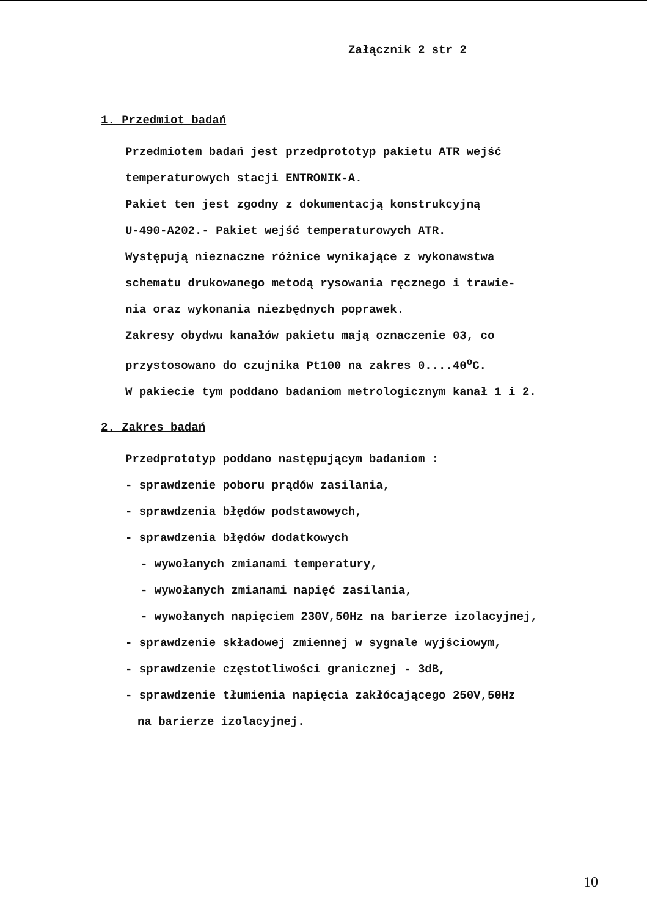Załącznik 2 str 2
1. Przedmiot badań
Przedmiotem badań jest przedprototyp pakietu ATR wejść
temperaturowych stacji ENTRONIK-A.
Pakiet ten jest zgodny z dokumentacją konstrukcyjną
U-490-A202.- Pakiet wejść temperaturowych ATR.
Występują nieznaczne różnice wynikające z wykonawstwa
schematu drukowanego metodą rysowania ręcznego i trawie-
nia oraz wykonania niezbędnych poprawek.
Zakresy obydwu kanałów pakietu mają oznaczenie 03, co
przystosowano do czujnika Pt100 na zakres 0....40<sup>o</sup>C.
W pakiecie tym poddano badaniom metrologicznym kanał 1 i 2.
2. Zakres badań
Przedprototyp poddano następującym badaniom :
- sprawdzenie poboru prądów zasilania,
- sprawdzenia błędów podstawowych,
- sprawdzenia błędów dodatkowych
- wywołanych zmianami temperatury,
- wywołanych zmianami napięć zasilania,
- wywołanych napięciem 230V,50Hz na barierze izolacyjnej,
- sprawdzenie składowej zmiennej w sygnale wyjściowym,
- sprawdzenie częstotliwości granicznej - 3dB,
- sprawdzenie tłumienia napięcia zakłócającego 250V,50Hz
na barierze izolacyjnej.
10